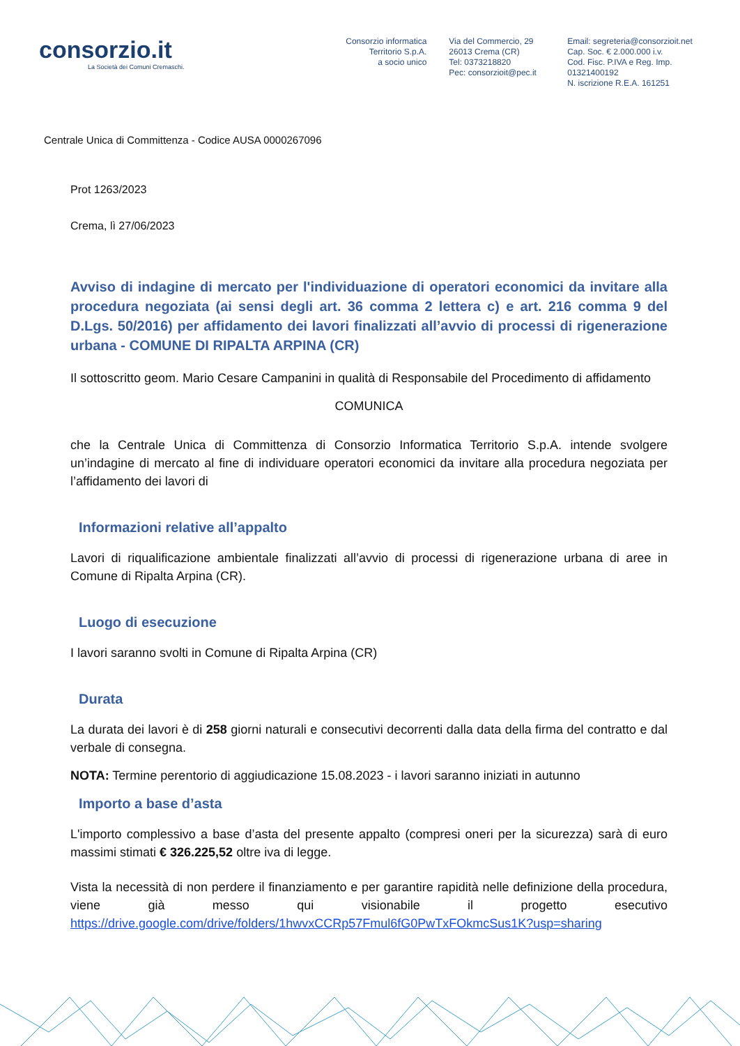consorzio.it
La Società dei Comuni Cremaschi.
Consorzio informatica
Territorio S.p.A.
a socio unico
Via del Commercio, 29
26013 Crema (CR)
Tel: 0373218820
Pec: consorzioit@pec.it
Email: segreteria@consorzioit.net
Cap. Soc. € 2.000.000 i.v.
Cod. Fisc. P.IVA e Reg. Imp. 01321400192
N. iscrizione R.E.A. 161251
Centrale Unica di Committenza - Codice AUSA 0000267096
Prot 1263/2023
Crema, lì 27/06/2023
Avviso di indagine di mercato per l'individuazione di operatori economici da invitare alla procedura negoziata (ai sensi degli art. 36 comma 2 lettera c) e art. 216 comma 9 del D.Lgs. 50/2016) per affidamento dei lavori finalizzati all’avvio di processi di rigenerazione urbana - COMUNE DI RIPALTA ARPINA (CR)
Il sottoscritto geom. Mario Cesare Campanini in qualità di Responsabile del Procedimento di affidamento
COMUNICA
che la Centrale Unica di Committenza di Consorzio Informatica Territorio S.p.A. intende svolgere un’indagine di mercato al fine di individuare operatori economici da invitare alla procedura negoziata per l’affidamento dei lavori di
Informazioni relative all’appalto
Lavori di riqualificazione ambientale finalizzati all’avvio di processi di rigenerazione urbana di aree in Comune di Ripalta Arpina (CR).
Luogo di esecuzione
I lavori saranno svolti in Comune di Ripalta Arpina (CR)
Durata
La durata dei lavori è di 258 giorni naturali e consecutivi decorrenti dalla data della firma del contratto e dal verbale di consegna.
NOTA: Termine perentorio di aggiudicazione 15.08.2023 - i lavori saranno iniziati in autunno
Importo a base d’asta
L'importo complessivo a base d’asta del presente appalto (compresi oneri per la sicurezza) sarà di euro massimi stimati € 326.225,52 oltre iva di legge.
Vista la necessità di non perdere il finanziamento e per garantire rapidità nelle definizione della procedura, viene già messo qui visionabile il progetto esecutivo https://drive.google.com/drive/folders/1hwvxCCRp57Fmul6fG0PwTxFOkmcSus1K?usp=sharing